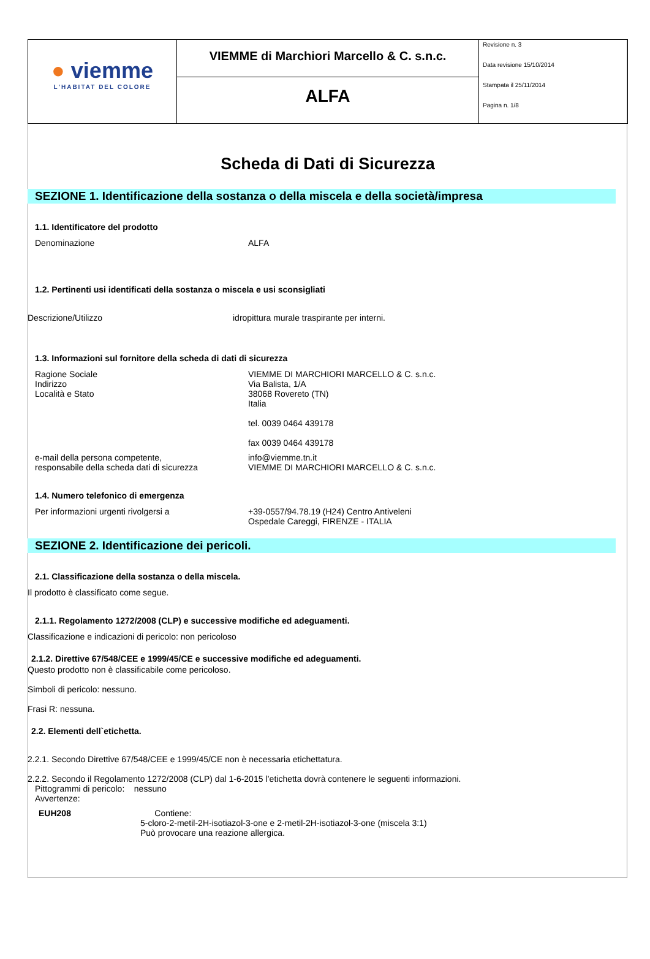| ● viemme L'HABITAT DEL COLORE | VIEMME di Marchiori Marcello & C. s.n.c. | Revisione n. 3 Data revisione 15/10/2014 Stampata il 25/11/2014 Pagina n. 1/8 |
| | ALFA | |
Scheda di Dati di Sicurezza
SEZIONE 1. Identificazione della sostanza o della miscela e della società/impresa
1.1. Identificatore del prodotto
Denominazione ALFA
1.2. Pertinenti usi identificati della sostanza o miscela e usi sconsigliati
Descrizione/Utilizzo idropittura murale traspirante per interni.
1.3. Informazioni sul fornitore della scheda di dati di sicurezza
Ragione Sociale
Indirizzo
Località e Stato
VIEMME DI MARCHIORI MARCELLO & C. s.n.c.
Via Balista, 1/A
38068 Rovereto (TN)
Italia
tel. 0039 0464 439178
fax 0039 0464 439178
e-mail della persona competente,
responsabile della scheda dati di sicurezza
info@viemme.tn.it
VIEMME DI MARCHIORI MARCELLO & C. s.n.c.
1.4. Numero telefonico di emergenza
Per informazioni urgenti rivolgersi a +39-0557/94.78.19 (H24) Centro Antiveleni
Ospedale Careggi, FIRENZE - ITALIA
SEZIONE 2. Identificazione dei pericoli.
2.1. Classificazione della sostanza o della miscela.
Il prodotto è classificato come segue.
2.1.1. Regolamento 1272/2008 (CLP) e successive modifiche ed adeguamenti.
Classificazione e indicazioni di pericolo: non pericoloso
2.1.2. Direttive 67/548/CEE e 1999/45/CE e successive modifiche ed adeguamenti.
Questo prodotto non è classificabile come pericoloso.
Simboli di pericolo: nessuno.
Frasi R: nessuna.
2.2. Elementi dell`etichetta.
2.2.1. Secondo Direttive 67/548/CEE e 1999/45/CE non è necessaria etichettatura.
2.2.2. Secondo il Regolamento 1272/2008 (CLP) dal 1-6-2015 l’etichetta dovrà contenere le seguenti informazioni.
Pittogrammi di pericolo: nessuno
Avvertenze:
EUH208 Contiene:
5-cloro-2-metil-2H-isotiazol-3-one e 2-metil-2H-isotiazol-3-one (miscela 3:1)
Può provocare una reazione allergica.